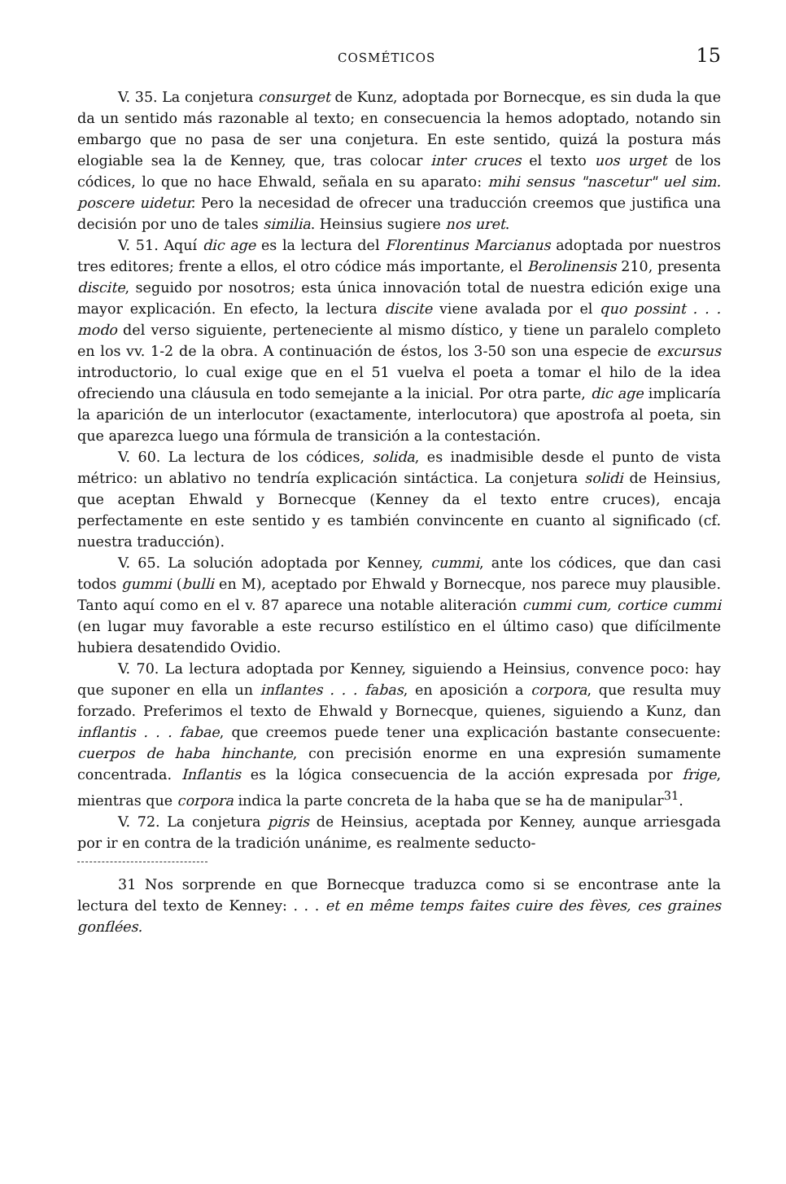COSMÉTICOS 15
V. 35. La conjetura consurget de Kunz, adoptada por Bornecque, es sin duda la que da un sentido más razonable al texto; en consecuencia la hemos adoptado, notando sin embargo que no pasa de ser una conjetura. En este sentido, quizá la postura más elogiable sea la de Kenney, que, tras colocar inter cruces el texto uos urget de los códices, lo que no hace Ehwald, señala en su aparato: mihi sensus "nascetur" uel sim. poscere uidetur. Pero la necesidad de ofrecer una traducción creemos que justifica una decisión por uno de tales similia. Heinsius sugiere nos uret.
V. 51. Aquí dic age es la lectura del Florentinus Marcianus adoptada por nuestros tres editores; frente a ellos, el otro códice más importante, el Berolinensis 210, presenta discite, seguido por nosotros; esta única innovación total de nuestra edición exige una mayor explicación. En efecto, la lectura discite viene avalada por el quo possint . . . modo del verso siguiente, perteneciente al mismo dístico, y tiene un paralelo completo en los vv. 1-2 de la obra. A continuación de éstos, los 3-50 son una especie de excursus introductorio, lo cual exige que en el 51 vuelva el poeta a tomar el hilo de la idea ofreciendo una cláusula en todo semejante a la inicial. Por otra parte, dic age implicaría la aparición de un interlocutor (exactamente, interlocutora) que apostrofa al poeta, sin que aparezca luego una fórmula de transición a la contestación.
V. 60. La lectura de los códices, solida, es inadmisible desde el punto de vista métrico: un ablativo no tendría explicación sintáctica. La conjetura solidi de Heinsius, que aceptan Ehwald y Bornecque (Kenney da el texto entre cruces), encaja perfectamente en este sentido y es también convincente en cuanto al significado (cf. nuestra traducción).
V. 65. La solución adoptada por Kenney, cummi, ante los códices, que dan casi todos gummi (bulli en M), aceptado por Ehwald y Bornecque, nos parece muy plausible. Tanto aquí como en el v. 87 aparece una notable aliteración cummi cum, cortice cummi (en lugar muy favorable a este recurso estilístico en el último caso) que difícilmente hubiera desatendido Ovidio.
V. 70. La lectura adoptada por Kenney, siguiendo a Heinsius, convence poco: hay que suponer en ella un inflantes . . . fabas, en aposición a corpora, que resulta muy forzado. Preferimos el texto de Ehwald y Bornecque, quienes, siguiendo a Kunz, dan inflantis . . . fabae, que creemos puede tener una explicación bastante consecuente: cuerpos de haba hinchante, con precisión enorme en una expresión sumamente concentrada. Inflantis es la lógica consecuencia de la acción expresada por frige, mientras que corpora indica la parte concreta de la haba que se ha de manipular<sup>31</sup>.
V. 72. La conjetura pigris de Heinsius, aceptada por Kenney, aunque arriesgada por ir en contra de la tradición unánime, es realmente seducto-
31 Nos sorprende en que Bornecque traduzca como si se encontrase ante la lectura del texto de Kenney: . . . et en même temps faites cuire des fèves, ces graines gonflées.